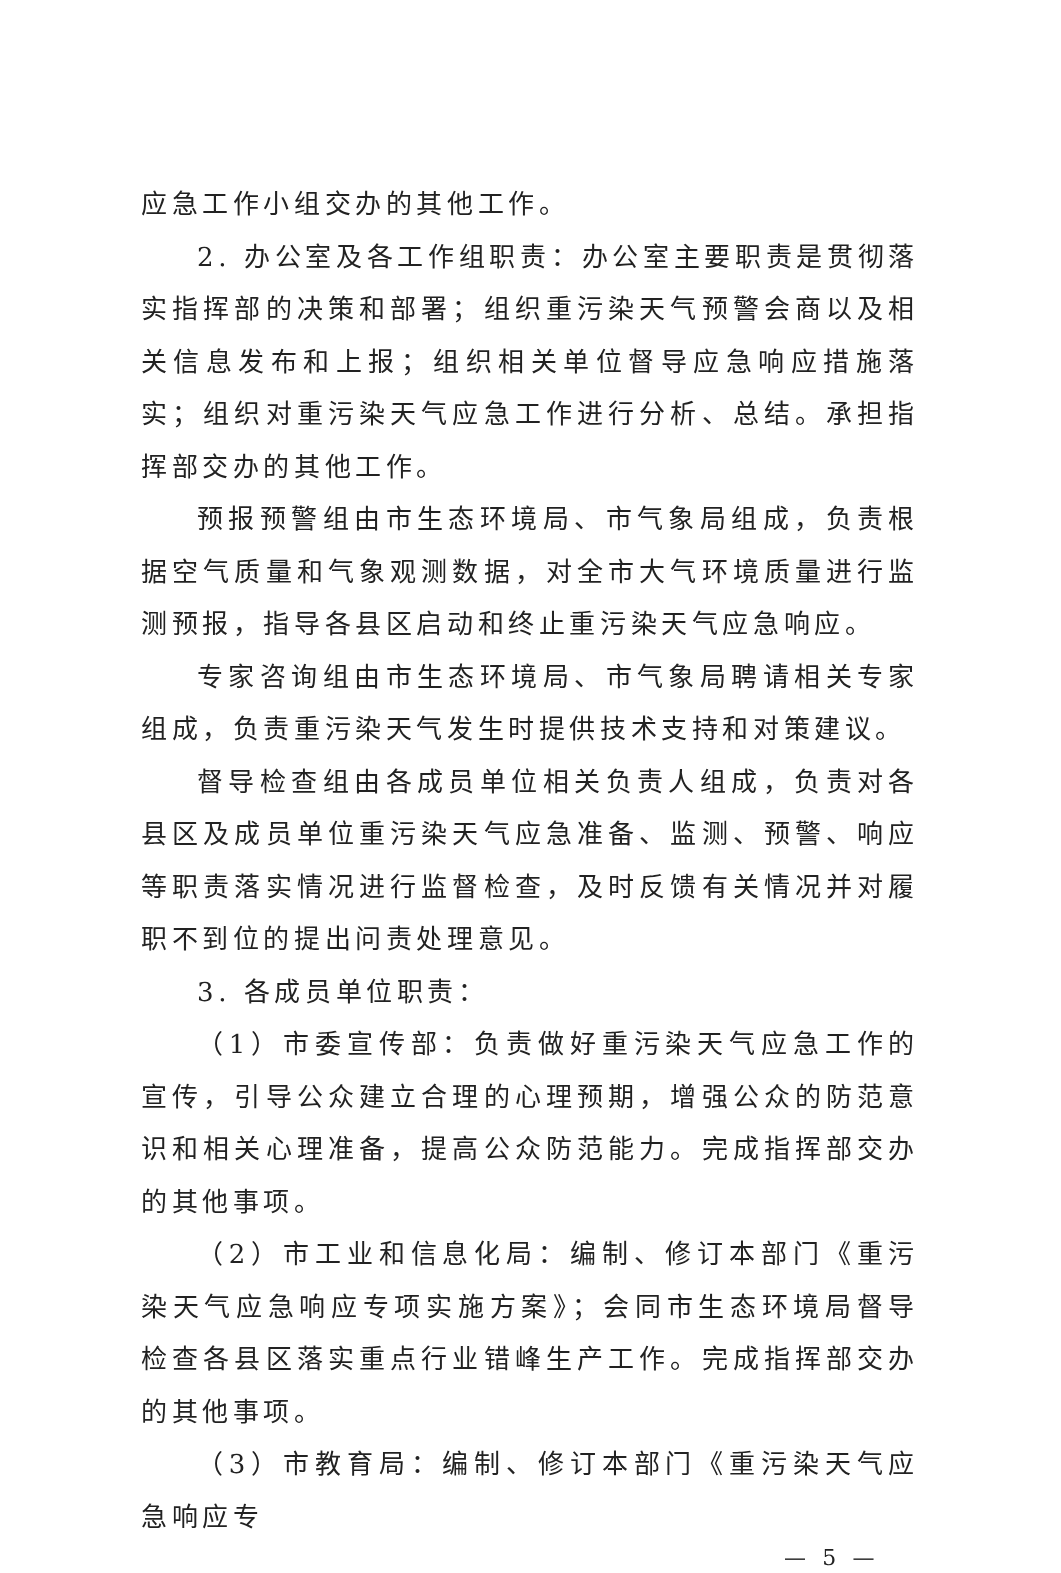应急工作小组交办的其他工作。
2. 办公室及各工作组职责：办公室主要职责是贯彻落实指挥部的决策和部署；组织重污染天气预警会商以及相关信息发布和上报；组织相关单位督导应急响应措施落实；组织对重污染天气应急工作进行分析、总结。承担指挥部交办的其他工作。
预报预警组由市生态环境局、市气象局组成，负责根据空气质量和气象观测数据，对全市大气环境质量进行监测预报，指导各县区启动和终止重污染天气应急响应。
专家咨询组由市生态环境局、市气象局聘请相关专家组成，负责重污染天气发生时提供技术支持和对策建议。
督导检查组由各成员单位相关负责人组成，负责对各县区及成员单位重污染天气应急准备、监测、预警、响应等职责落实情况进行监督检查，及时反馈有关情况并对履职不到位的提出问责处理意见。
3. 各成员单位职责：
（1）市委宣传部：负责做好重污染天气应急工作的宣传，引导公众建立合理的心理预期，增强公众的防范意识和相关心理准备，提高公众防范能力。完成指挥部交办的其他事项。
（2）市工业和信息化局：编制、修订本部门《重污染天气应急响应专项实施方案》；会同市生态环境局督导检查各县区落实重点行业错峰生产工作。完成指挥部交办的其他事项。
（3）市教育局：编制、修订本部门《重污染天气应急响应专
— 5 —